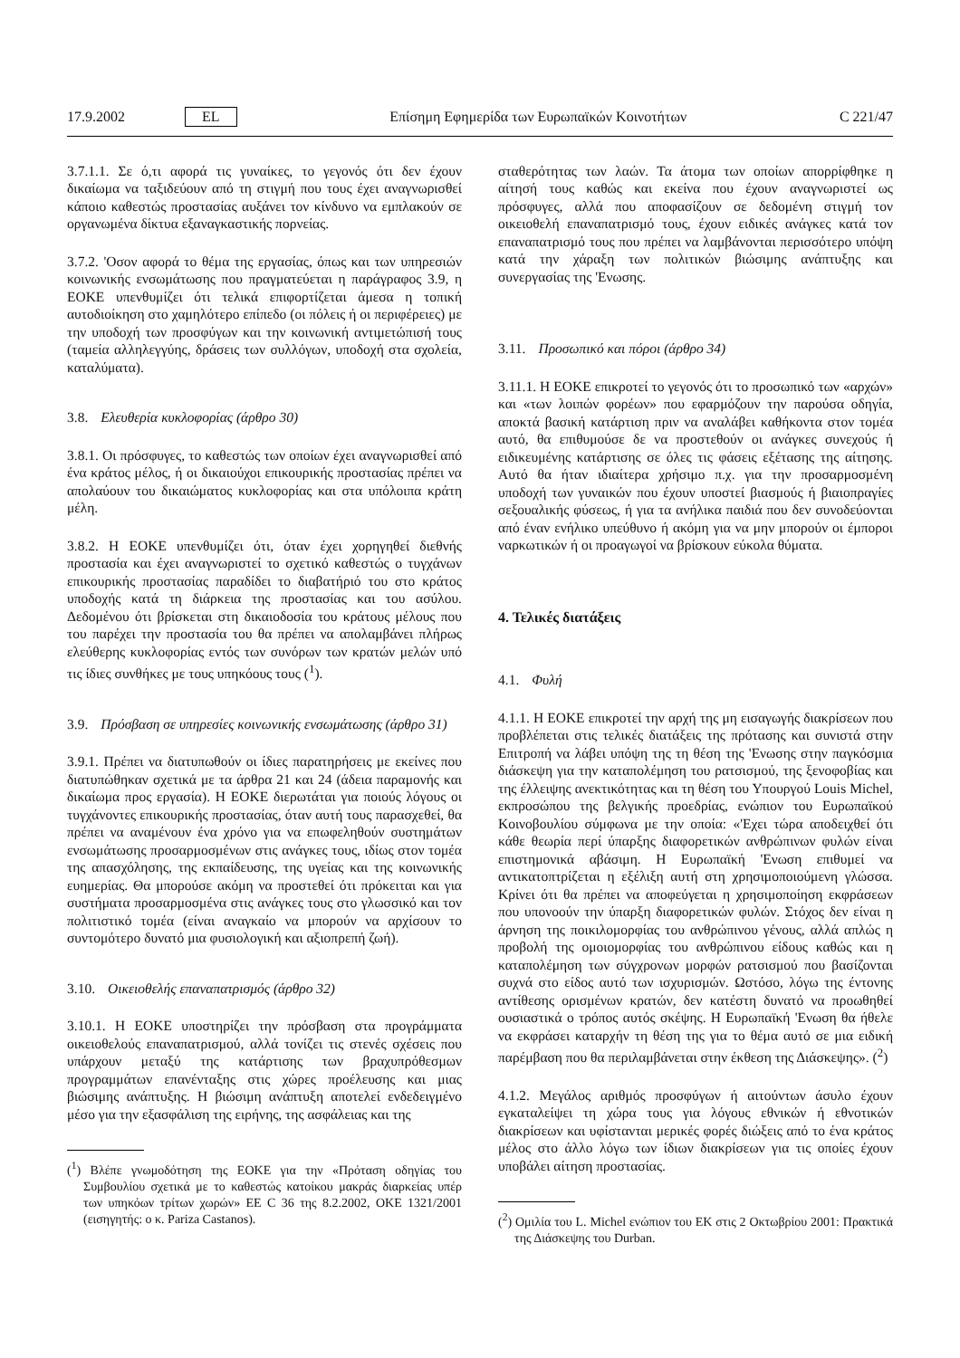17.9.2002 EL Επίσημη Εφημερίδα των Ευρωπαϊκών Κοινοτήτων C 221/47
3.7.1.1. Σε ό,τι αφορά τις γυναίκες, το γεγονός ότι δεν έχουν δικαίωμα να ταξιδεύουν από τη στιγμή που τους έχει αναγνωρισθεί κάποιο καθεστώς προστασίας αυξάνει τον κίνδυνο να εμπλακούν σε οργανωμένα δίκτυα εξαναγκαστικής πορνείας.
3.7.2. 'Οσον αφορά το θέμα της εργασίας, όπως και των υπηρεσιών κοινωνικής ενσωμάτωσης που πραγματεύεται η παράγραφος 3.9, η ΕΟΚΕ υπενθυμίζει ότι τελικά επιφορτίζεται άμεσα η τοπική αυτοδιοίκηση στο χαμηλότερο επίπεδο (οι πόλεις ή οι περιφέρειες) με την υποδοχή των προσφύγων και την κοινωνική αντιμετώπισή τους (ταμεία αλληλεγγύης, δράσεις των συλλόγων, υποδοχή στα σχολεία, καταλύματα).
3.8. Ελευθερία κυκλοφορίας (άρθρο 30)
3.8.1. Οι πρόσφυγες, το καθεστώς των οποίων έχει αναγνωρισθεί από ένα κράτος μέλος, ή οι δικαιούχοι επικουρικής προστασίας πρέπει να απολαύουν του δικαιώματος κυκλοφορίας και στα υπόλοιπα κράτη μέλη.
3.8.2. Η ΕΟΚΕ υπενθυμίζει ότι, όταν έχει χορηγηθεί διεθνής προστασία και έχει αναγνωριστεί το σχετικό καθεστώς ο τυγχάνων επικουρικής προστασίας παραδίδει το διαβατήριό του στο κράτος υποδοχής κατά τη διάρκεια της προστασίας και του ασύλου. Δεδομένου ότι βρίσκεται στη δικαιοδοσία του κράτους μέλους που του παρέχει την προστασία του θα πρέπει να απολαμβάνει πλήρως ελεύθερης κυκλοφορίας εντός των συνόρων των κρατών μελών υπό τις ίδιες συνθήκες με τους υπηκόους τους (<sup>1</sup>).
3.9. Πρόσβαση σε υπηρεσίες κοινωνικής ενσωμάτωσης (άρθρο 31)
3.9.1. Πρέπει να διατυπωθούν οι ίδιες παρατηρήσεις με εκείνες που διατυπώθηκαν σχετικά με τα άρθρα 21 και 24 (άδεια παραμονής και δικαίωμα προς εργασία). Η ΕΟΚΕ διερωτάται για ποιούς λόγους οι τυγχάνοντες επικουρικής προστασίας, όταν αυτή τους παρασχεθεί, θα πρέπει να αναμένουν ένα χρόνο για να επωφεληθούν συστημάτων ενσωμάτωσης προσαρμοσμένων στις ανάγκες τους, ιδίως στον τομέα της απασχόλησης, της εκπαίδευσης, της υγείας και της κοινωνικής ευημερίας. Θα μπορούσε ακόμη να προστεθεί ότι πρόκειται και για συστήματα προσαρμοσμένα στις ανάγκες τους στο γλωσσικό και τον πολιτιστικό τομέα (είναι αναγκαίο να μπορούν να αρχίσουν το συντομότερο δυνατό μια φυσιολογική και αξιοπρεπή ζωή).
3.10. Οικειοθελής επαναπατρισμός (άρθρο 32)
3.10.1. Η ΕΟΚΕ υποστηρίζει την πρόσβαση στα προγράμματα οικειοθελούς επαναπατρισμού, αλλά τονίζει τις στενές σχέσεις που υπάρχουν μεταξύ της κατάρτισης των βραχυπρόθεσμων προγραμμάτων επανένταξης στις χώρες προέλευσης και μιας βιώσιμης ανάπτυξης. Η βιώσιμη ανάπτυξη αποτελεί ενδεδειγμένο μέσο για την εξασφάλιση της ειρήνης, της ασφάλειας και της
(<sup>1</sup>) Βλέπε γνωμοδότηση της ΕΟΚΕ για την «Πρόταση οδηγίας του Συμβουλίου σχετικά με το καθεστώς κατοίκου μακράς διαρκείας υπέρ των υπηκόων τρίτων χωρών» ΕΕ C 36 της 8.2.2002, ΟΚΕ 1321/2001 (εισηγητής: ο κ. Pariza Castanos).
σταθερότητας των λαών. Τα άτομα των οποίων απορρίφθηκε η αίτησή τους καθώς και εκείνα που έχουν αναγνωριστεί ως πρόσφυγες, αλλά που αποφασίζουν σε δεδομένη στιγμή τον οικειοθελή επαναπατρισμό τους, έχουν ειδικές ανάγκες κατά τον επαναπατρισμό τους που πρέπει να λαμβάνονται περισσότερο υπόψη κατά την χάραξη των πολιτικών βιώσιμης ανάπτυξης και συνεργασίας της 'Ενωσης.
3.11. Προσωπικό και πόροι (άρθρο 34)
3.11.1. Η ΕΟΚΕ επικροτεί το γεγονός ότι το προσωπικό των «αρχών» και «των λοιπών φορέων» που εφαρμόζουν την παρούσα οδηγία, αποκτά βασική κατάρτιση πριν να αναλάβει καθήκοντα στον τομέα αυτό, θα επιθυμούσε δε να προστεθούν οι ανάγκες συνεχούς ή ειδικευμένης κατάρτισης σε όλες τις φάσεις εξέτασης της αίτησης. Αυτό θα ήταν ιδιαίτερα χρήσιμο π.χ. για την προσαρμοσμένη υποδοχή των γυναικών που έχουν υποστεί βιασμούς ή βιαιοπραγίες σεξουαλικής φύσεως, ή για τα ανήλικα παιδιά που δεν συνοδεύονται από έναν ενήλικο υπεύθυνο ή ακόμη για να μην μπορούν οι έμποροι ναρκωτικών ή οι προαγωγοί να βρίσκουν εύκολα θύματα.
4. Τελικές διατάξεις
4.1. Φυλή
4.1.1. Η ΕΟΚΕ επικροτεί την αρχή της μη εισαγωγής διακρίσεων που προβλέπεται στις τελικές διατάξεις της πρότασης και συνιστά στην Επιτροπή να λάβει υπόψη της τη θέση της 'Ενωσης στην παγκόσμια διάσκεψη για την καταπολέμηση του ρατσισμού, της ξενοφοβίας και της έλλειψης ανεκτικότητας και τη θέση του Υπουργού Louis Michel, εκπροσώπου της βελγικής προεδρίας, ενώπιον του Ευρωπαϊκού Κοινοβουλίου σύμφωνα με την οποία: «'Εχει τώρα αποδειχθεί ότι κάθε θεωρία περί ύπαρξης διαφορετικών ανθρώπινων φυλών είναι επιστημονικά αβάσιμη. Η Ευρωπαϊκή 'Ενωση επιθυμεί να αντικατοπτρίζεται η εξέλιξη αυτή στη χρησιμοποιούμενη γλώσσα. Κρίνει ότι θα πρέπει να αποφεύγεται η χρησιμοποίηση εκφράσεων που υπονοούν την ύπαρξη διαφορετικών φυλών. Στόχος δεν είναι η άρνηση της ποικιλομορφίας του ανθρώπινου γένους, αλλά απλώς η προβολή της ομοιομορφίας του ανθρώπινου είδους καθώς και η καταπολέμηση των σύγχρονων μορφών ρατσισμού που βασίζονται συχνά στο είδος αυτό των ισχυρισμών. Ωστόσο, λόγω της έντονης αντίθεσης ορισμένων κρατών, δεν κατέστη δυνατό να προωθηθεί ουσιαστικά ο τρόπος αυτός σκέψης. Η Ευρωπαϊκή 'Ενωση θα ήθελε να εκφράσει καταρχήν τη θέση της για το θέμα αυτό σε μια ειδική παρέμβαση που θα περιλαμβάνεται στην έκθεση της Διάσκεψης». (<sup>2</sup>)
4.1.2. Μεγάλος αριθμός προσφύγων ή αιτούντων άσυλο έχουν εγκαταλείψει τη χώρα τους για λόγους εθνικών ή εθνοτικών διακρίσεων και υφίστανται μερικές φορές διώξεις από το ένα κράτος μέλος στο άλλο λόγω των ίδιων διακρίσεων για τις οποίες έχουν υποβάλει αίτηση προστασίας.
(<sup>2</sup>) Ομιλία του L. Michel ενώπιον του ΕΚ στις 2 Οκτωβρίου 2001: Πρακτικά της Διάσκεψης του Durban.